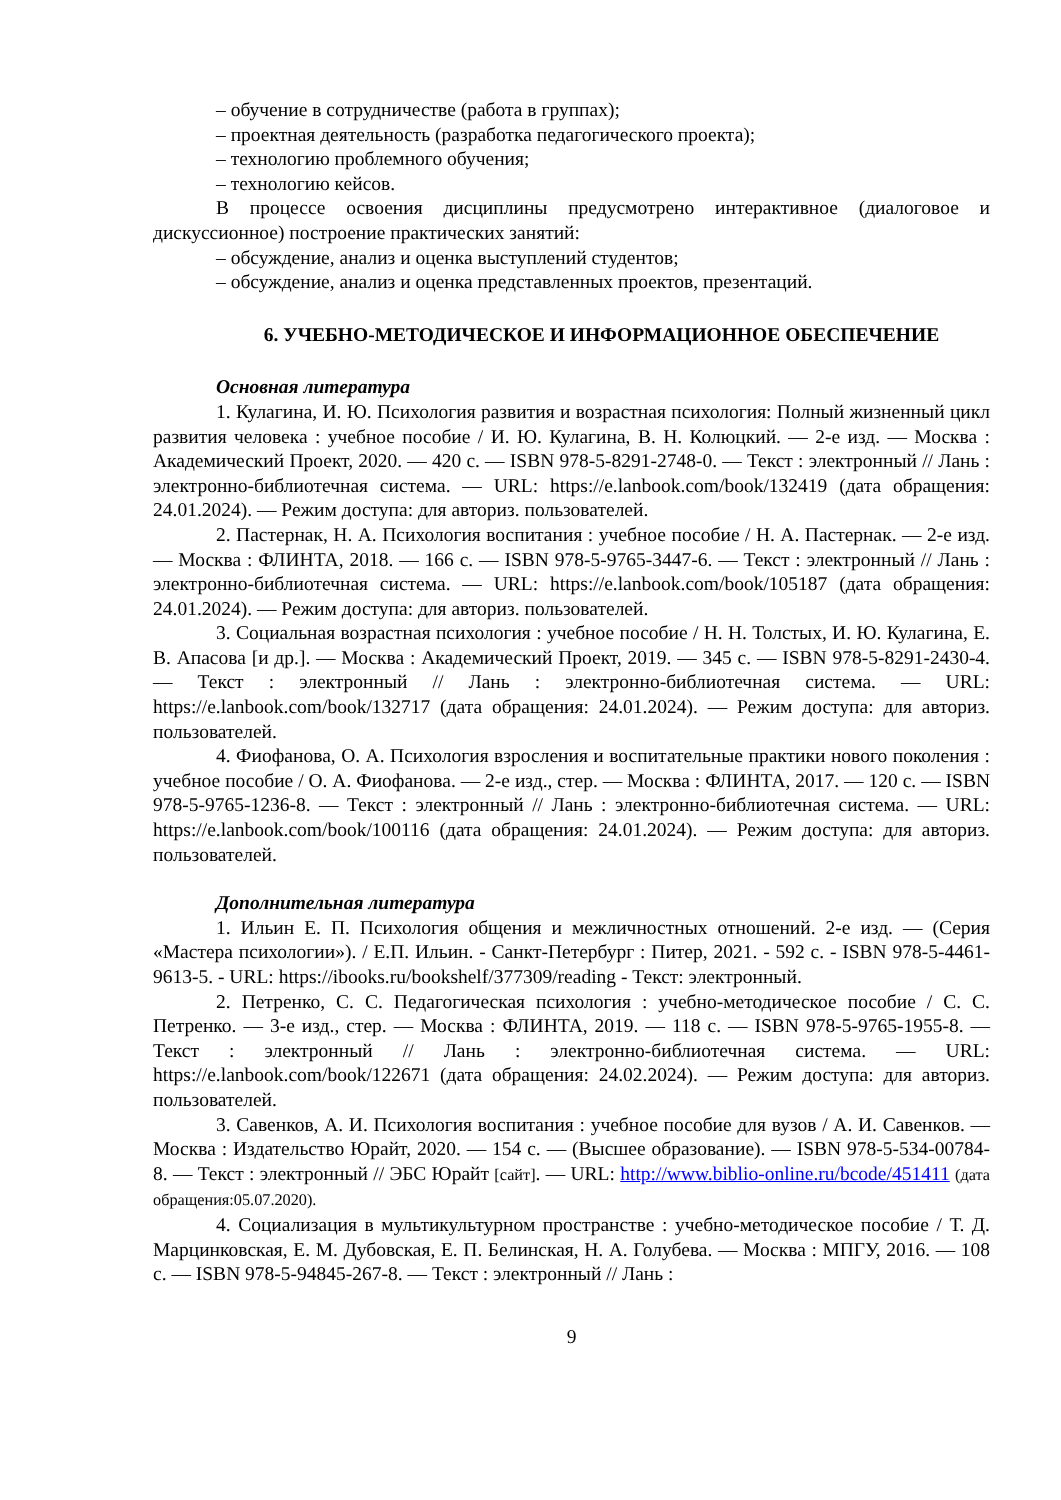– обучение в сотрудничестве (работа в группах);
– проектная деятельность (разработка педагогического проекта);
– технологию проблемного обучения;
– технологию кейсов.
В процессе освоения дисциплины предусмотрено интерактивное (диалоговое и дискуссионное) построение практических занятий:
– обсуждение, анализ и оценка выступлений студентов;
– обсуждение, анализ и оценка представленных проектов, презентаций.
6. УЧЕБНО-МЕТОДИЧЕСКОЕ И ИНФОРМАЦИОННОЕ ОБЕСПЕЧЕНИЕ
Основная литература
1. Кулагина, И. Ю. Психология развития и возрастная психология: Полный жизненный цикл развития человека : учебное пособие / И. Ю. Кулагина, В. Н. Колюцкий. — 2-е изд. — Москва : Академический Проект, 2020. — 420 с. — ISBN 978-5-8291-2748-0. — Текст : электронный // Лань : электронно-библиотечная система. — URL: https://e.lanbook.com/book/132419 (дата обращения: 24.01.2024). — Режим доступа: для авториз. пользователей.
2. Пастернак, Н. А. Психология воспитания : учебное пособие / Н. А. Пастернак. — 2-е изд. — Москва : ФЛИНТА, 2018. — 166 с. — ISBN 978-5-9765-3447-6. — Текст : электронный // Лань : электронно-библиотечная система. — URL: https://e.lanbook.com/book/105187 (дата обращения: 24.01.2024). — Режим доступа: для авториз. пользователей.
3. Социальная возрастная психология : учебное пособие / Н. Н. Толстых, И. Ю. Кулагина, Е. В. Апасова [и др.]. — Москва : Академический Проект, 2019. — 345 с. — ISBN 978-5-8291-2430-4. — Текст : электронный // Лань : электронно-библиотечная система. — URL: https://e.lanbook.com/book/132717 (дата обращения: 24.01.2024). — Режим доступа: для авториз. пользователей.
4. Фиофанова, О. А. Психология взросления и воспитательные практики нового поколения : учебное пособие / О. А. Фиофанова. — 2-е изд., стер. — Москва : ФЛИНТА, 2017. — 120 с. — ISBN 978-5-9765-1236-8. — Текст : электронный // Лань : электронно-библиотечная система. — URL: https://e.lanbook.com/book/100116 (дата обращения: 24.01.2024). — Режим доступа: для авториз. пользователей.
Дополнительная литература
1. Ильин Е. П. Психология общения и межличностных отношений. 2-е изд. — (Серия «Мастера психологии»). / Е.П. Ильин. - Санкт-Петербург : Питер, 2021. - 592 с. - ISBN 978-5-4461-9613-5. - URL: https://ibooks.ru/bookshelf/377309/reading - Текст: электронный.
2. Петренко, С. С. Педагогическая психология : учебно-методическое пособие / С. С. Петренко. — 3-е изд., стер. — Москва : ФЛИНТА, 2019. — 118 с. — ISBN 978-5-9765-1955-8. — Текст : электронный // Лань : электронно-библиотечная система. — URL: https://e.lanbook.com/book/122671 (дата обращения: 24.02.2024). — Режим доступа: для авториз. пользователей.
3. Савенков, А. И. Психология воспитания : учебное пособие для вузов / А. И. Савенков. — Москва : Издательство Юрайт, 2020. — 154 с. — (Высшее образование). — ISBN 978-5-534-00784-8. — Текст : электронный // ЭБС Юрайт [сайт]. — URL: http://www.biblio-online.ru/bcode/451411 (дата обращения:05.07.2020).
4. Социализация в мультикультурном пространстве : учебно-методическое пособие / Т. Д. Марцинковская, Е. М. Дубовская, Е. П. Белинская, Н. А. Голубева. — Москва : МПГУ, 2016. — 108 с. — ISBN 978-5-94845-267-8. — Текст : электронный // Лань :
9